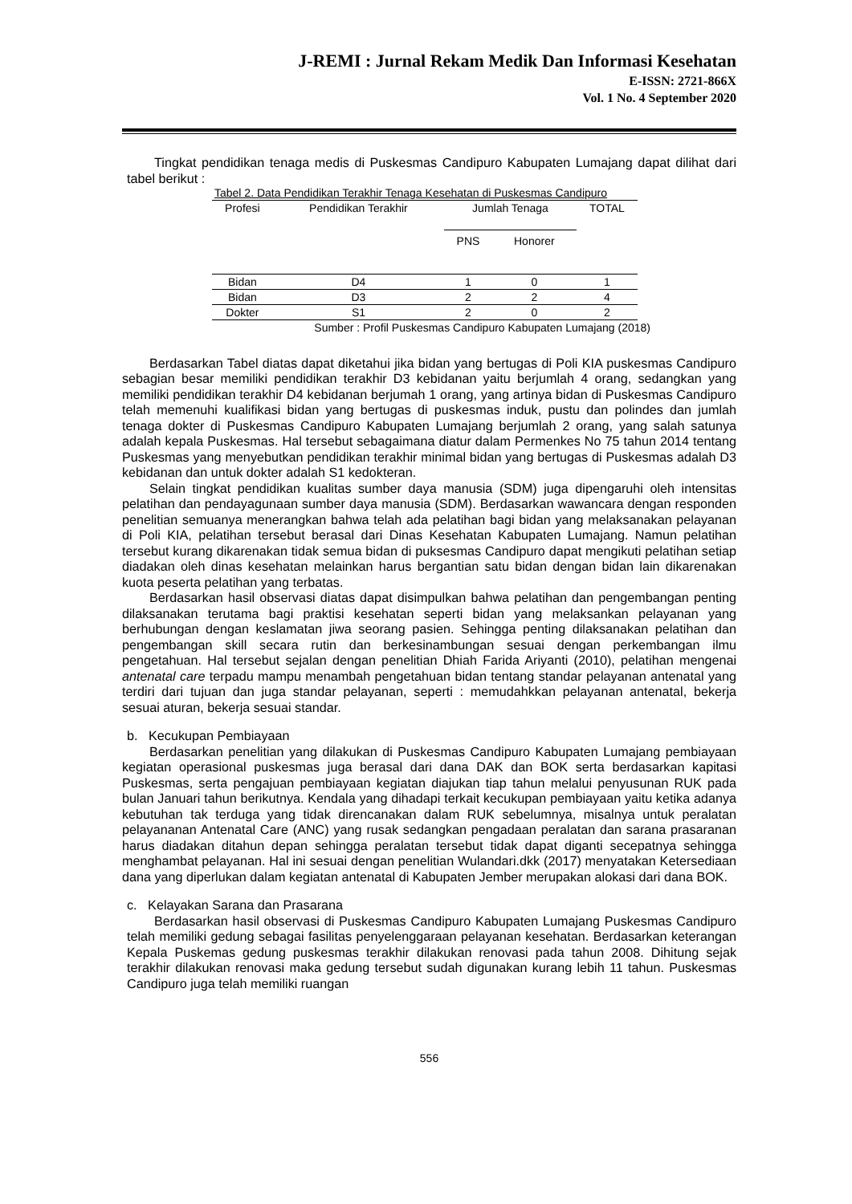J-REMI : Jurnal Rekam Medik Dan Informasi Kesehatan
E-ISSN: 2721-866X
Vol. 1 No. 4 September 2020
Tingkat pendidikan tenaga medis di Puskesmas Candipuro Kabupaten Lumajang dapat dilihat dari tabel berikut :
Tabel 2. Data Pendidikan Terakhir Tenaga Kesehatan di Puskesmas Candipuro
| Profesi | Pendidikan Terakhir | Jumlah Tenaga | | TOTAL |
| --- | --- | --- | --- | --- |
| | | PNS | Honorer | |
| Bidan | D4 | 1 | 0 | 1 |
| Bidan | D3 | 2 | 2 | 4 |
| Dokter | S1 | 2 | 0 | 2 |
Sumber : Profil Puskesmas Candipuro Kabupaten Lumajang (2018)
Berdasarkan Tabel diatas dapat diketahui jika bidan yang bertugas di Poli KIA puskesmas Candipuro sebagian besar memiliki pendidikan terakhir D3 kebidanan yaitu berjumlah 4 orang, sedangkan yang memiliki pendidikan terakhir D4 kebidanan berjumah 1 orang, yang artinya bidan di Puskesmas Candipuro telah memenuhi kualifikasi bidan yang bertugas di puskesmas induk, pustu dan polindes dan jumlah tenaga dokter di Puskesmas Candipuro Kabupaten Lumajang berjumlah 2 orang, yang salah satunya adalah kepala Puskesmas. Hal tersebut sebagaimana diatur dalam Permenkes No 75 tahun 2014 tentang Puskesmas yang menyebutkan pendidikan terakhir minimal bidan yang bertugas di Puskesmas adalah D3 kebidanan dan untuk dokter adalah S1 kedokteran.
Selain tingkat pendidikan kualitas sumber daya manusia (SDM) juga dipengaruhi oleh intensitas pelatihan dan pendayagunaan sumber daya manusia (SDM). Berdasarkan wawancara dengan responden penelitian semuanya menerangkan bahwa telah ada pelatihan bagi bidan yang melaksanakan pelayanan di Poli KIA, pelatihan tersebut berasal dari Dinas Kesehatan Kabupaten Lumajang. Namun pelatihan tersebut kurang dikarenakan tidak semua bidan di puksesmas Candipuro dapat mengikuti pelatihan setiap diadakan oleh dinas kesehatan melainkan harus bergantian satu bidan dengan bidan lain dikarenakan kuota peserta pelatihan yang terbatas.
Berdasarkan hasil observasi diatas dapat disimpulkan bahwa pelatihan dan pengembangan penting dilaksanakan terutama bagi praktisi kesehatan seperti bidan yang melaksankan pelayanan yang berhubungan dengan keslamatan jiwa seorang pasien. Sehingga penting dilaksanakan pelatihan dan pengembangan skill secara rutin dan berkesinambungan sesuai dengan perkembangan ilmu pengetahuan. Hal tersebut sejalan dengan penelitian Dhiah Farida Ariyanti (2010), pelatihan mengenai antenatal care terpadu mampu menambah pengetahuan bidan tentang standar pelayanan antenatal yang terdiri dari tujuan dan juga standar pelayanan, seperti : memudahkkan pelayanan antenatal, bekerja sesuai aturan, bekerja sesuai standar.
b. Kecukupan Pembiayaan
Berdasarkan penelitian yang dilakukan di Puskesmas Candipuro Kabupaten Lumajang pembiayaan kegiatan operasional puskesmas juga berasal dari dana DAK dan BOK serta berdasarkan kapitasi Puskesmas, serta pengajuan pembiayaan kegiatan diajukan tiap tahun melalui penyusunan RUK pada bulan Januari tahun berikutnya. Kendala yang dihadapi terkait kecukupan pembiayaan yaitu ketika adanya kebutuhan tak terduga yang tidak direncanakan dalam RUK sebelumnya, misalnya untuk peralatan pelayananan Antenatal Care (ANC) yang rusak sedangkan pengadaan peralatan dan sarana prasaranan harus diadakan ditahun depan sehingga peralatan tersebut tidak dapat diganti secepatnya sehingga menghambat pelayanan. Hal ini sesuai dengan penelitian Wulandari.dkk (2017) menyatakan Ketersediaan dana yang diperlukan dalam kegiatan antenatal di Kabupaten Jember merupakan alokasi dari dana BOK.
c. Kelayakan Sarana dan Prasarana
Berdasarkan hasil observasi di Puskesmas Candipuro Kabupaten Lumajang Puskesmas Candipuro telah memiliki gedung sebagai fasilitas penyelenggaraan pelayanan kesehatan. Berdasarkan keterangan Kepala Puskemas gedung puskesmas terakhir dilakukan renovasi pada tahun 2008. Dihitung sejak terakhir dilakukan renovasi maka gedung tersebut sudah digunakan kurang lebih 11 tahun. Puskesmas Candipuro juga telah memiliki ruangan
556